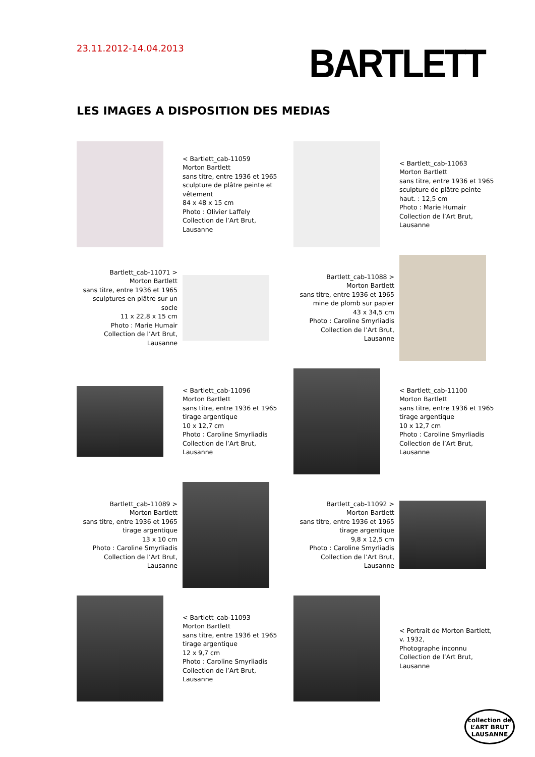23.11.2012-14.04.2013
BARTLETT
LES IMAGES A DISPOSITION DES MEDIAS
< Bartlett_cab-11059
Morton Bartlett
sans titre, entre 1936 et 1965
sculpture de plâtre peinte et vêtement
84 x 48 x 15 cm
Photo : Olivier Laffely
Collection de l’Art Brut, Lausanne
< Bartlett_cab-11063
Morton Bartlett
sans titre, entre 1936 et 1965
sculpture de plâtre peinte
haut. : 12,5 cm
Photo : Marie Humair
Collection de l’Art Brut, Lausanne
Bartlett_cab-11071 >
Morton Bartlett
sans titre, entre 1936 et 1965
sculptures en plâtre sur un socle
11 x 22,8 x 15 cm
Photo : Marie Humair
Collection de l’Art Brut, Lausanne
Bartlett_cab-11088 >
Morton Bartlett
sans titre, entre 1936 et 1965
mine de plomb sur papier
43 x 34,5 cm
Photo : Caroline Smyrliadis
Collection de l’Art Brut, Lausanne
< Bartlett_cab-11096
Morton Bartlett
sans titre, entre 1936 et 1965
tirage argentique
10 x 12,7 cm
Photo : Caroline Smyrliadis
Collection de l’Art Brut, Lausanne
< Bartlett_cab-11100
Morton Bartlett
sans titre, entre 1936 et 1965
tirage argentique
10 x 12,7 cm
Photo : Caroline Smyrliadis
Collection de l’Art Brut, Lausanne
Bartlett_cab-11089 >
Morton Bartlett
sans titre, entre 1936 et 1965
tirage argentique
13 x 10 cm
Photo : Caroline Smyrliadis
Collection de l’Art Brut, Lausanne
Bartlett_cab-11092 >
Morton Bartlett
sans titre, entre 1936 et 1965
tirage argentique
9,8 x 12,5 cm
Photo : Caroline Smyrliadis
Collection de l’Art Brut, Lausanne
< Bartlett_cab-11093
Morton Bartlett
sans titre, entre 1936 et 1965
tirage argentique
12 x 9,7 cm
Photo : Caroline Smyrliadis
Collection de l’Art Brut, Lausanne
< Portrait de Morton Bartlett,
v. 1932,
Photographe inconnu
Collection de l’Art Brut, Lausanne
collection de
L’ART BRUT
LAUSANNE